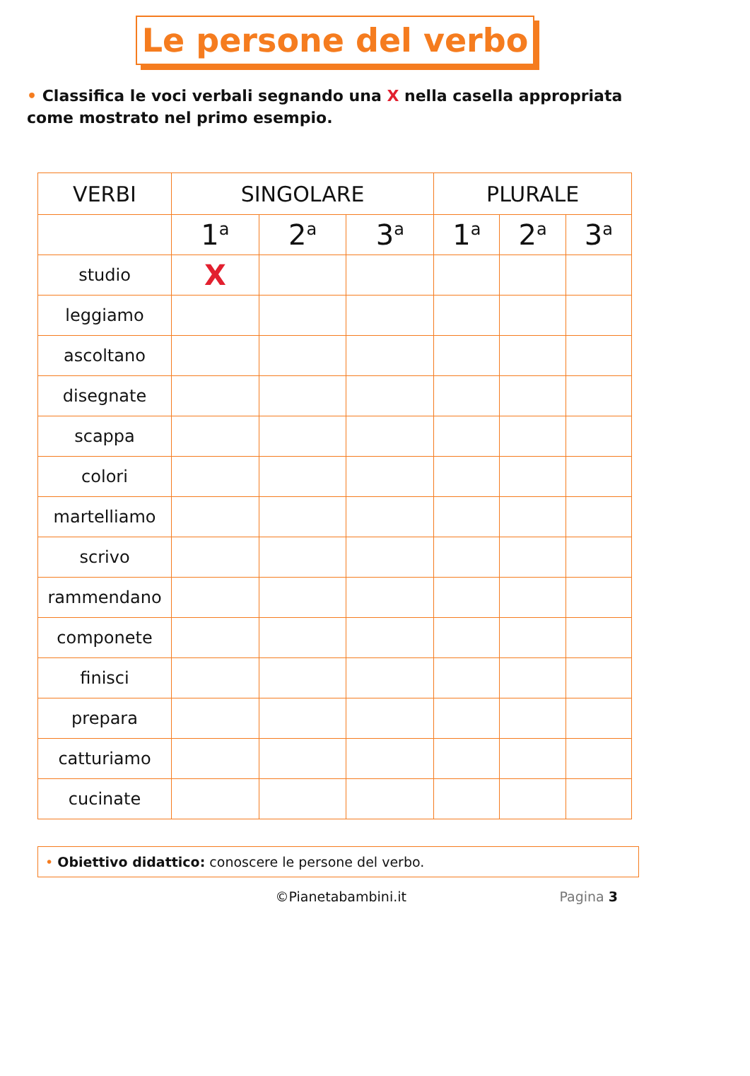Le persone del verbo
• Classifica le voci verbali segnando una X nella casella appropriata come mostrato nel primo esempio.
| VERBI | SINGOLARE | | | PLURALE | | |
| --- | --- | --- | --- | --- | --- | --- |
| | 1<sup>a</sup> | 2<sup>a</sup> | 3<sup>a</sup> | 1<sup>a</sup> | 2<sup>a</sup> | 3<sup>a</sup> |
| studio | X | | | | | |
| leggiamo | | | | | | |
| ascoltano | | | | | | |
| disegnate | | | | | | |
| scappa | | | | | | |
| colori | | | | | | |
| martelliamo | | | | | | |
| scrivo | | | | | | |
| rammendano | | | | | | |
| componete | | | | | | |
| finisci | | | | | | |
| prepara | | | | | | |
| catturiamo | | | | | | |
| cucinate | | | | | | |
• Obiettivo didattico: conoscere le persone del verbo.
©Pianetabambini.it Pagina 3